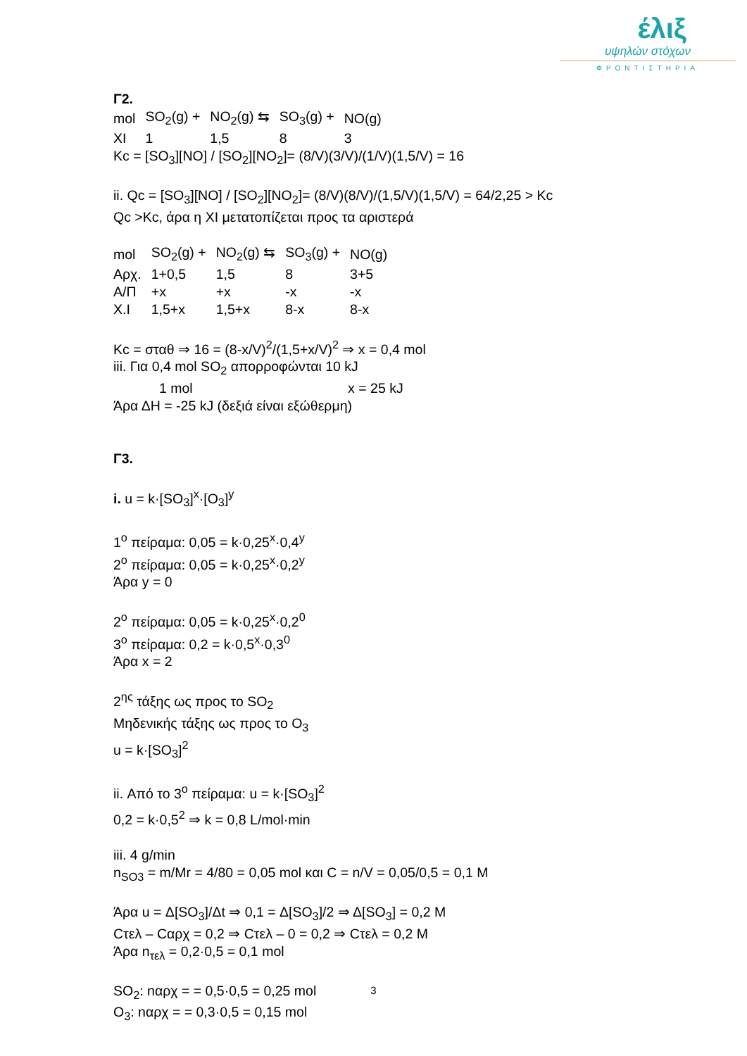έλιξ
υψηλών στόχων
ΦΡΟΝΤΙΣΤΗΡΙΑ
Γ2.
| mol | SO<sub>2</sub>(g) + | NO<sub>2</sub>(g) ⇆ | SO<sub>3</sub>(g) + | NO(g) |
| XI | 1 | 1,5 | 8 | 3 |
Kc = [SO<sub>3</sub>][NO] / [SO<sub>2</sub>][NO<sub>2</sub>]= (8/V)(3/V)/(1/V)(1,5/V) = 16
ii. Qc = [SO<sub>3</sub>][NO] / [SO<sub>2</sub>][NO<sub>2</sub>]= (8/V)(8/V)/(1,5/V)(1,5/V) = 64/2,25 > Kc
Qc >Kc, άρα η XI μετατοπίζεται προς τα αριστερά
| mol | SO<sub>2</sub>(g) + | NO<sub>2</sub>(g) ⇆ | SO<sub>3</sub>(g) + | NO(g) |
| Αρχ. | 1+0,5 | 1,5 | 8 | 3+5 |
| Α/Π | +x | +x | -x | -x |
| X.I | 1,5+x | 1,5+x | 8-x | 8-x |
Kc = σταθ ⇒ 16 = (8-x/V)<sup>2</sup>/(1,5+x/V)<sup>2</sup> ⇒ x = 0,4 mol
iii. Για 0,4 mol SO<sub>2</sub> απορροφώνται 10 kJ
1 mol x = 25 kJ
Άρα ΔΗ = -25 kJ (δεξιά είναι εξώθερμη)
Γ3.
i. u = k·[SO<sub>3</sub>]<sup>x</sup>·[O<sub>3</sub>]<sup>y</sup>
1<sup>o</sup> πείραμα: 0,05 = k·0,25<sup>x</sup>·0,4<sup>y</sup>
2<sup>o</sup> πείραμα: 0,05 = k·0,25<sup>x</sup>·0,2<sup>y</sup>
Άρα y = 0
2<sup>o</sup> πείραμα: 0,05 = k·0,25<sup>x</sup>·0,2<sup>0</sup>
3<sup>o</sup> πείραμα: 0,2 = k·0,5<sup>x</sup>·0,3<sup>0</sup>
Άρα x = 2
2<sup>ης</sup> τάξης ως προς το SO<sub>2</sub>
Μηδενικής τάξης ως προς το O<sub>3</sub>
u = k·[SO<sub>3</sub>]<sup>2</sup>
ii. Από το 3<sup>o</sup> πείραμα: u = k·[SO<sub>3</sub>]<sup>2</sup>
0,2 = k·0,5<sup>2</sup> ⇒ k = 0,8 L/mol·min
iii. 4 g/min
n<sub>SO3</sub> = m/Mr = 4/80 = 0,05 mol και C = n/V = 0,05/0,5 = 0,1 M
Άρα u = Δ[SO<sub>3</sub>]/Δt ⇒ 0,1 = Δ[SO<sub>3</sub>]/2 ⇒ Δ[SO<sub>3</sub>] = 0,2 M
Cτελ – Cαρχ = 0,2 ⇒ Cτελ – 0 = 0,2 ⇒ Cτελ = 0,2 M
Άρα n<sub>τελ</sub> = 0,2·0,5 = 0,1 mol
SO<sub>2</sub>: nαρχ = = 0,5·0,5 = 0,25 mol
O<sub>3</sub>: nαρχ = = 0,3·0,5 = 0,15 mol
3